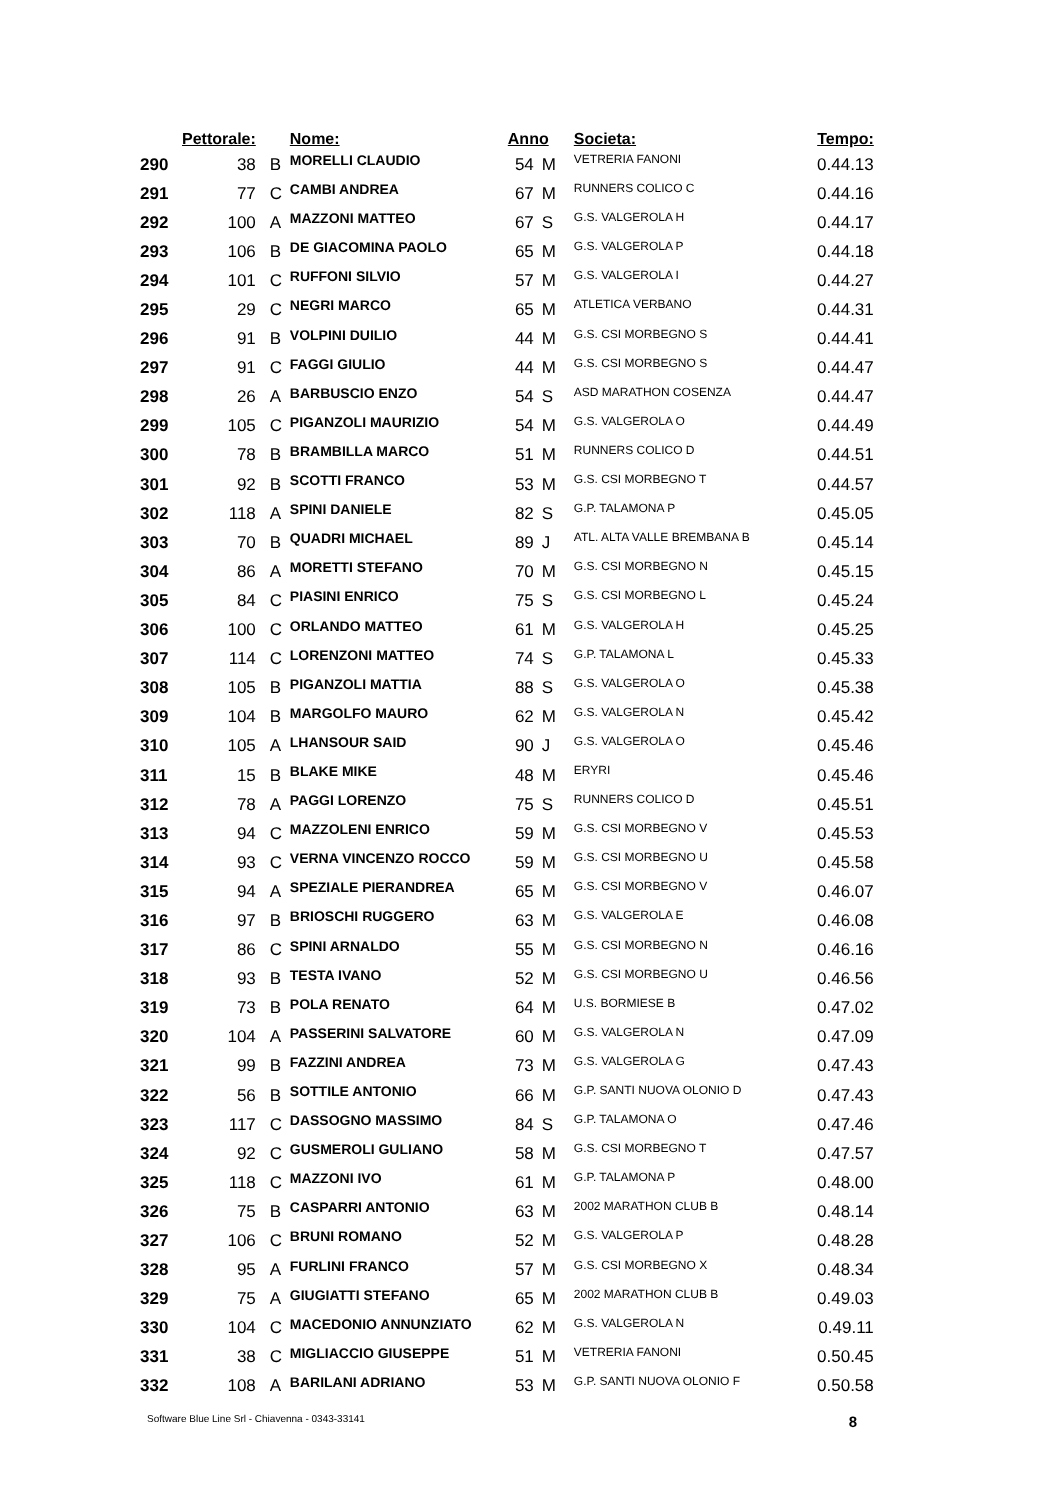| | Pettorale: | | Nome: | Anno | | Societa: | Tempo: |
| --- | --- | --- | --- | --- | --- | --- | --- |
| 290 | 38 | B | MORELLI CLAUDIO | 54 | M | VETRERIA FANONI | 0.44.13 |
| 291 | 77 | C | CAMBI ANDREA | 67 | M | RUNNERS COLICO C | 0.44.16 |
| 292 | 100 | A | MAZZONI MATTEO | 67 | S | G.S. VALGEROLA H | 0.44.17 |
| 293 | 106 | B | DE GIACOMINA PAOLO | 65 | M | G.S. VALGEROLA P | 0.44.18 |
| 294 | 101 | C | RUFFONI SILVIO | 57 | M | G.S. VALGEROLA I | 0.44.27 |
| 295 | 29 | C | NEGRI MARCO | 65 | M | ATLETICA VERBANO | 0.44.31 |
| 296 | 91 | B | VOLPINI DUILIO | 44 | M | G.S. CSI MORBEGNO S | 0.44.41 |
| 297 | 91 | C | FAGGI GIULIO | 44 | M | G.S. CSI MORBEGNO S | 0.44.47 |
| 298 | 26 | A | BARBUSCIO ENZO | 54 | S | ASD MARATHON COSENZA | 0.44.47 |
| 299 | 105 | C | PIGANZOLI MAURIZIO | 54 | M | G.S. VALGEROLA O | 0.44.49 |
| 300 | 78 | B | BRAMBILLA MARCO | 51 | M | RUNNERS COLICO D | 0.44.51 |
| 301 | 92 | B | SCOTTI FRANCO | 53 | M | G.S. CSI MORBEGNO T | 0.44.57 |
| 302 | 118 | A | SPINI DANIELE | 82 | S | G.P. TALAMONA P | 0.45.05 |
| 303 | 70 | B | QUADRI MICHAEL | 89 | J | ATL. ALTA VALLE BREMBANA B | 0.45.14 |
| 304 | 86 | A | MORETTI STEFANO | 70 | M | G.S. CSI MORBEGNO N | 0.45.15 |
| 305 | 84 | C | PIASINI ENRICO | 75 | S | G.S. CSI MORBEGNO L | 0.45.24 |
| 306 | 100 | C | ORLANDO MATTEO | 61 | M | G.S. VALGEROLA H | 0.45.25 |
| 307 | 114 | C | LORENZONI MATTEO | 74 | S | G.P. TALAMONA L | 0.45.33 |
| 308 | 105 | B | PIGANZOLI MATTIA | 88 | S | G.S. VALGEROLA O | 0.45.38 |
| 309 | 104 | B | MARGOLFO MAURO | 62 | M | G.S. VALGEROLA N | 0.45.42 |
| 310 | 105 | A | LHANSOUR SAID | 90 | J | G.S. VALGEROLA O | 0.45.46 |
| 311 | 15 | B | BLAKE MIKE | 48 | M | ERYRI | 0.45.46 |
| 312 | 78 | A | PAGGI LORENZO | 75 | S | RUNNERS COLICO D | 0.45.51 |
| 313 | 94 | C | MAZZOLENI ENRICO | 59 | M | G.S. CSI MORBEGNO V | 0.45.53 |
| 314 | 93 | C | VERNA VINCENZO ROCCO | 59 | M | G.S. CSI MORBEGNO U | 0.45.58 |
| 315 | 94 | A | SPEZIALE PIERANDREA | 65 | M | G.S. CSI MORBEGNO V | 0.46.07 |
| 316 | 97 | B | BRIOSCHI RUGGERO | 63 | M | G.S. VALGEROLA E | 0.46.08 |
| 317 | 86 | C | SPINI ARNALDO | 55 | M | G.S. CSI MORBEGNO N | 0.46.16 |
| 318 | 93 | B | TESTA IVANO | 52 | M | G.S. CSI MORBEGNO U | 0.46.56 |
| 319 | 73 | B | POLA RENATO | 64 | M | U.S. BORMIESE B | 0.47.02 |
| 320 | 104 | A | PASSERINI SALVATORE | 60 | M | G.S. VALGEROLA N | 0.47.09 |
| 321 | 99 | B | FAZZINI ANDREA | 73 | M | G.S. VALGEROLA G | 0.47.43 |
| 322 | 56 | B | SOTTILE ANTONIO | 66 | M | G.P. SANTI NUOVA OLONIO D | 0.47.43 |
| 323 | 117 | C | DASSOGNO MASSIMO | 84 | S | G.P. TALAMONA O | 0.47.46 |
| 324 | 92 | C | GUSMEROLI GULIANO | 58 | M | G.S. CSI MORBEGNO T | 0.47.57 |
| 325 | 118 | C | MAZZONI IVO | 61 | M | G.P. TALAMONA P | 0.48.00 |
| 326 | 75 | B | CASPARRI ANTONIO | 63 | M | 2002 MARATHON CLUB B | 0.48.14 |
| 327 | 106 | C | BRUNI ROMANO | 52 | M | G.S. VALGEROLA P | 0.48.28 |
| 328 | 95 | A | FURLINI FRANCO | 57 | M | G.S. CSI MORBEGNO X | 0.48.34 |
| 329 | 75 | A | GIUGIATTI STEFANO | 65 | M | 2002 MARATHON CLUB B | 0.49.03 |
| 330 | 104 | C | MACEDONIO ANNUNZIATO | 62 | M | G.S. VALGEROLA N | 0.49.11 |
| 331 | 38 | C | MIGLIACCIO GIUSEPPE | 51 | M | VETRERIA FANONI | 0.50.45 |
| 332 | 108 | A | BARILANI ADRIANO | 53 | M | G.P. SANTI NUOVA OLONIO F | 0.50.58 |
Software Blue Line Srl - Chiavenna - 0343-33141 8